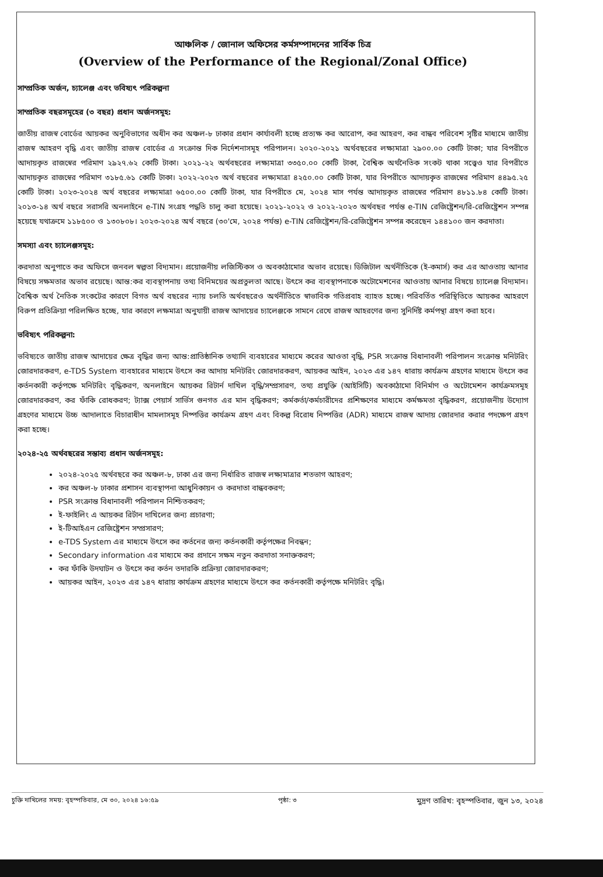আঞ্চলিক / জোনাল অফিসের কর্মসম্পাদনের সার্বিক চিত্র
(Overview of the Performance of the Regional/Zonal Office)
সাম্প্রতিক অর্জন, চ্যালেঞ্জ এবং ভবিষ্যৎ পরিকল্পনা
সাম্প্রতিক বছরসমূহের (৩ বছর) প্রধান অর্জনসমূহ:
জাতীয় রাজস্ব বোর্ডের আয়কর অনুবিভাগের অধীন কর অঞ্চল-৮ ঢাকার প্রধান কার্যাবলী হচ্ছে প্রত্যক্ষ কর আরোপ, কর আহরণ, কর বান্ধব পরিবেশ সৃষ্টির মাধ্যমে জাতীয় রাজস্ব আহরণ বৃদ্ধি এবং জাতীয় রাজস্ব বোর্ডের এ সংক্রান্ত দিক নির্দেশনাসমূহ পরিপালন। ২০২০-২০২১ অর্থবছরের লক্ষ্যমাত্রা ২৯০০.০০ কোটি টাকা; যার বিপরীতে আদায়কৃত রাজস্বের পরিমাণ ২৯২৭.৬২ কোটি টাকা। ২০২১-২২ অর্থবছরের লক্ষ্যমাত্রা ৩৩৫০.০০ কোটি টাকা, বৈশ্বিক অর্থনৈতিক সংকট থাকা সত্ত্বেও যার বিপরীতে আদায়কৃত রাজস্বের পরিমাণ ৩১৮৫.৬১ কোটি টাকা। ২০২২-২০২৩ অর্থ বছরের লক্ষ্যমাত্রা ৪২৫০.০০ কোটি টাকা, যার বিপরীতে আদায়কৃত রাজস্বের পরিমাণ ৪৪৯৫.২৫ কোটি টাকা। ২০২৩-২০২৪ অর্থ বছরের লক্ষ্যমাত্রা ৬৫০০.০০ কোটি টাকা, যার বিপরীতে মে, ২০২৪ মাস পর্যন্ত আদায়কৃত রাজস্বের পরিমাণ ৪৮১১.৮৪ কোটি টাকা। ২০১৩-১৪ অর্থ বছরে সরাসরি অনলাইনে e-TIN সংগ্রহ পদ্ধতি চালু করা হয়েছে। ২০২১-২০২২ ও ২০২২-২০২৩ অর্থবছর পর্যন্ত e-TIN রেজিষ্ট্রেশন/রি-রেজিষ্ট্রেশন সম্পন্ন হয়েছে যথাক্রমে ১১৮৫০০ ও ১৩০৮০৮। ২০২৩-২০২৪ অর্থ বছরে (৩০'মে, ২০২৪ পর্যন্ত) e-TIN রেজিষ্ট্রেশন/রি-রেজিষ্ট্রেশন সম্পন্ন করেছেন ১৪৪১০০ জন করদাতা।
সমস্যা এবং চ্যালেঞ্জসমূহ:
করদাতা অনুপাতে কর অফিসে জনবল স্বল্পতা বিদ্যমান। প্রয়োজনীয় লজিস্টিকস ও অবকাঠামোর অভাব রয়েছে। ডিজিটাল অর্থনীতিকে (ই-কমার্স) কর এর আওতায় আনার বিষয়ে সক্ষমতার অভাব রয়েছে। আন্ত:কর ব্যবস্থাপনায় তথ্য বিনিময়ের অপ্রতুলতা আছে। উৎসে কর ব্যবস্থাপনাকে অটোমেশনের আওতায় আনার বিষয়ে চ্যালেঞ্জ বিদ্যমান। বৈশ্বিক অর্থ নৈতিক সংকটের কারণে বিগত অর্থ বছরের ন্যায় চলতি অর্থবছরেও অর্থনীতিতে স্বাভাবিক গতিপ্রবাহ ব্যাহত হচ্ছে। পরিবর্তিত পরিস্থিতিতে আয়কর আহরণে বিরুপ প্রতিক্রিয়া পরিলক্ষিত হচ্ছে, যার কারণে লক্ষমাত্রা অনুযায়ী রাজস্ব আদায়ের চ্যালেঞ্জকে সামনে রেখে রাজস্ব আহরণের জন্য সুনির্দিষ্ট কর্মপন্থা গ্রহণ করা হবে।
ভবিষ্যৎ পরিকল্পনা:
ভবিষ্যতে জাতীয় রাজস্ব আদায়ের ক্ষেত্র বৃদ্ধির জন্য আন্ত:প্রাতিষ্ঠানিক তথ্যাদি ব্যবহারের মাধ্যমে করের আওতা বৃদ্ধি, PSR সংক্রান্ত বিধানাবলী পরিপালন সংক্রান্ত মনিটরিং জোরদারকরণ, e-TDS System ব্যবহারের মাধ্যমে উৎসে কর আদায় মনিটরিং জোরদারকরণ, আয়কর আইন, ২০২৩ এর ১৪৭ ধারায় কার্যক্রম গ্রহণের মাধ্যমে উৎসে কর কর্তনকারী কর্তৃপক্ষে মনিটরিং বৃদ্ধিকরণ, অনলাইনে আয়কর রিটার্ন দাখিল বৃদ্ধি/সম্প্রসারণ, তথ্য প্রযুক্তি (আইসিটি) অবকাঠামো বিনির্মাণ ও অটোমেশন কার্যক্রমসমূহ জোরদারকরণ, কর ফাঁকি রোধকরণ; ট্যাক্স পেয়ার্স সার্ভিস গুনগত এর মান বৃদ্ধিকরণ; কর্মকর্তা/কর্মচারীদের প্রশিক্ষণের মাধ্যমে কর্মক্ষমতা বৃদ্ধিকরণ, প্রয়োজনীয় উদ্যোগ গ্রহণের মাধ্যমে উচ্চ আদালাতে বিচারাধীন মামলাসমূহ নিষ্পত্তির কার্যক্রম গ্রহণ এবং বিকল্প বিরোধ নিষ্পত্তির (ADR) মাধ্যমে রাজস্ব আদায় জোরদার করার পদক্ষেপ গ্রহণ করা হচ্ছে।
২০২৪-২৫ অর্থবছরের সম্ভাব্য প্রধান অর্জনসমূহ:
২০২৪-২০২৫ অর্থবছরে কর অঞ্চল-৮, ঢাকা এর জন্য নির্ধারিত রাজস্ব লক্ষ্যমাত্রার শতভাগ আহরণ;
কর অঞ্চল-৮ ঢাকার প্রশাসন ব্যবস্থাপনা আধুনিকায়ন ও করদাতা বান্ধবকরণ;
PSR সংক্রান্ত বিধানাবলী পরিপালন নিশ্চিতকরণ;
ই-ফাইলিং এ আয়কর রির্টান দাখিলের জন্য প্রচারণা;
ই-টিআইএন রেজিষ্ট্রেশন সম্প্রসারণ;
e-TDS System এর মাধ্যমে উৎসে কর কর্তনের জন্য কর্তনকারী কর্তৃপক্ষের নিবন্ধন;
Secondary information এর মাধ্যমে কর প্রদানে সক্ষম নতুন করদাতা সনাক্তকরণ;
কর ফাঁকি উদঘাটন ও উৎসে কর কর্তন তদারকি প্রক্রিয়া জোরদারকরণ;
আয়কর আইন, ২০২৩ এর ১৪৭ ধারায় কার্যক্রম গ্রহণের মাধ্যমে উৎসে কর কর্তনকারী কর্তৃপক্ষে মনিটরিং বৃদ্ধি।
চুক্তি দাখিলের সময়: বৃহস্পতিবার, মে ৩০, ২০২৪ ১৬:৫৯ পৃষ্ঠা: ৩ মুদ্রণ তারিখ: বৃহস্পতিবার, জুন ১৩, ২০২৪